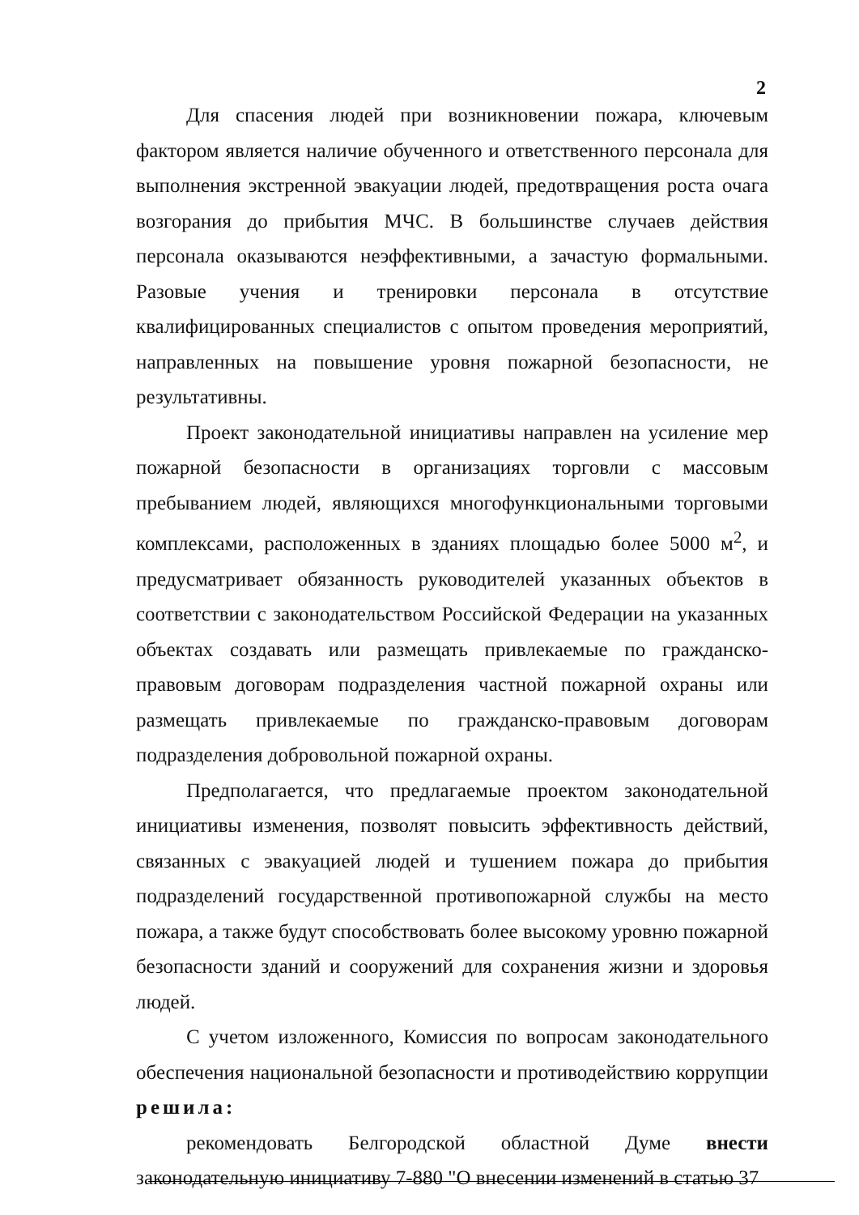2
Для спасения людей при возникновении пожара, ключевым фактором является наличие обученного и ответственного персонала для выполнения экстренной эвакуации людей, предотвращения роста очага возгорания до прибытия МЧС. В большинстве случаев действия персонала оказываются неэффективными, а зачастую формальными. Разовые учения и тренировки персонала в отсутствие квалифицированных специалистов с опытом проведения мероприятий, направленных на повышение уровня пожарной безопасности, не результативны.
Проект законодательной инициативы направлен на усиление мер пожарной безопасности в организациях торговли с массовым пребыванием людей, являющихся многофункциональными торговыми комплексами, расположенных в зданиях площадью более 5000 м<sup>2</sup>, и предусматривает обязанность руководителей указанных объектов в соответствии с законодательством Российской Федерации на указанных объектах создавать или размещать привлекаемые по гражданско-правовым договорам подразделения частной пожарной охраны или размещать привлекаемые по гражданско-правовым договорам подразделения добровольной пожарной охраны.
Предполагается, что предлагаемые проектом законодательной инициативы изменения, позволят повысить эффективность действий, связанных с эвакуацией людей и тушением пожара до прибытия подразделений государственной противопожарной службы на место пожара, а также будут способствовать более высокому уровню пожарной безопасности зданий и сооружений для сохранения жизни и здоровья людей.
С учетом изложенного, Комиссия по вопросам законодательного обеспечения национальной безопасности и противодействию коррупции решила:
рекомендовать Белгородской областной Думе внести законодательную инициативу 7-880 "О внесении изменений в статью 37